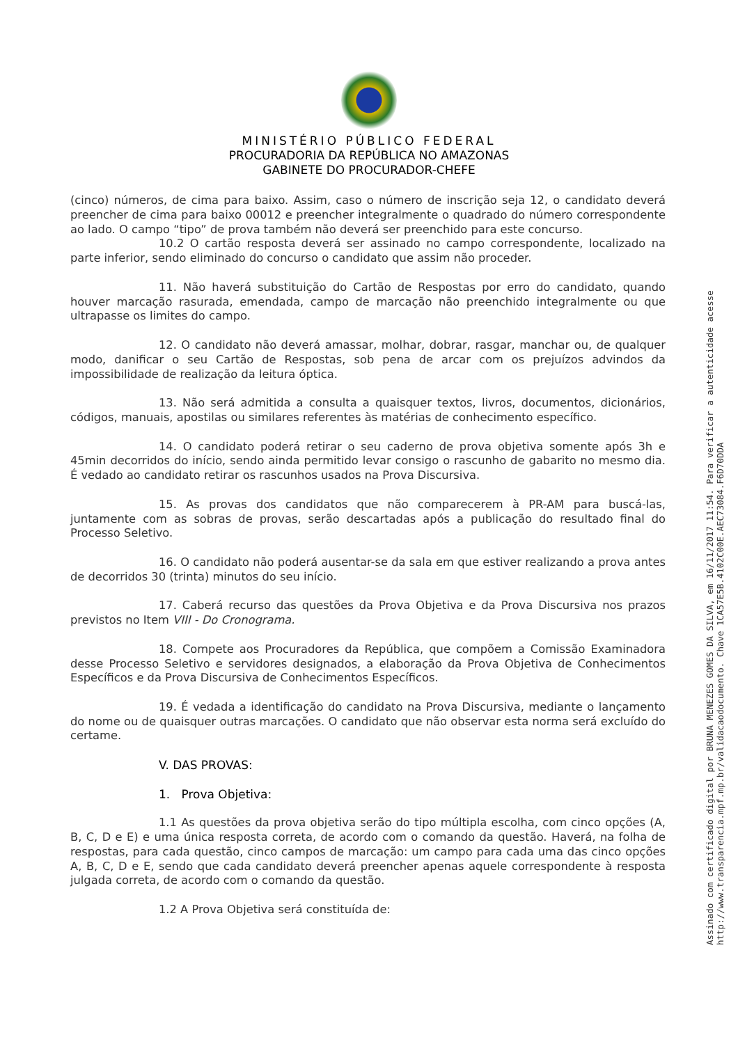MINISTÉRIO PÚBLICO FEDERAL
PROCURADORIA DA REPÚBLICA NO AMAZONAS
GABINETE DO PROCURADOR-CHEFE
(cinco) números, de cima para baixo. Assim, caso o número de inscrição seja 12, o candidato deverá preencher de cima para baixo 00012 e preencher integralmente o quadrado do número correspondente ao lado. O campo “tipo” de prova também não deverá ser preenchido para este concurso.
10.2 O cartão resposta deverá ser assinado no campo correspondente, localizado na parte inferior, sendo eliminado do concurso o candidato que assim não proceder.
11. Não haverá substituição do Cartão de Respostas por erro do candidato, quando houver marcação rasurada, emendada, campo de marcação não preenchido integralmente ou que ultrapasse os limites do campo.
12. O candidato não deverá amassar, molhar, dobrar, rasgar, manchar ou, de qualquer modo, danificar o seu Cartão de Respostas, sob pena de arcar com os prejuízos advindos da impossibilidade de realização da leitura óptica.
13. Não será admitida a consulta a quaisquer textos, livros, documentos, dicionários, códigos, manuais, apostilas ou similares referentes às matérias de conhecimento específico.
14. O candidato poderá retirar o seu caderno de prova objetiva somente após 3h e 45min decorridos do início, sendo ainda permitido levar consigo o rascunho de gabarito no mesmo dia. É vedado ao candidato retirar os rascunhos usados na Prova Discursiva.
15. As provas dos candidatos que não comparecerem à PR-AM para buscá-las, juntamente com as sobras de provas, serão descartadas após a publicação do resultado final do Processo Seletivo.
16. O candidato não poderá ausentar-se da sala em que estiver realizando a prova antes de decorridos 30 (trinta) minutos do seu início.
17. Caberá recurso das questões da Prova Objetiva e da Prova Discursiva nos prazos previstos no Item VIII - Do Cronograma.
18. Compete aos Procuradores da República, que compõem a Comissão Examinadora desse Processo Seletivo e servidores designados, a elaboração da Prova Objetiva de Conhecimentos Específicos e da Prova Discursiva de Conhecimentos Específicos.
19. É vedada a identificação do candidato na Prova Discursiva, mediante o lançamento do nome ou de quaisquer outras marcações. O candidato que não observar esta norma será excluído do certame.
V. DAS PROVAS:
1. Prova Objetiva:
1.1 As questões da prova objetiva serão do tipo múltipla escolha, com cinco opções (A, B, C, D e E) e uma única resposta correta, de acordo com o comando da questão. Haverá, na folha de respostas, para cada questão, cinco campos de marcação: um campo para cada uma das cinco opções A, B, C, D e E, sendo que cada candidato deverá preencher apenas aquele correspondente à resposta julgada correta, de acordo com o comando da questão.
1.2 A Prova Objetiva será constituída de:
Assinado com certificado digital por BRUNA MENEZES GOMES DA SILVA, em 16/11/2017 11:54. Para verificar a autenticidade acesse http://www.transparencia.mpf.mp.br/validacaodocumento. Chave 1CA57E5B.4102C00E.AEC73084.F6D70DDA